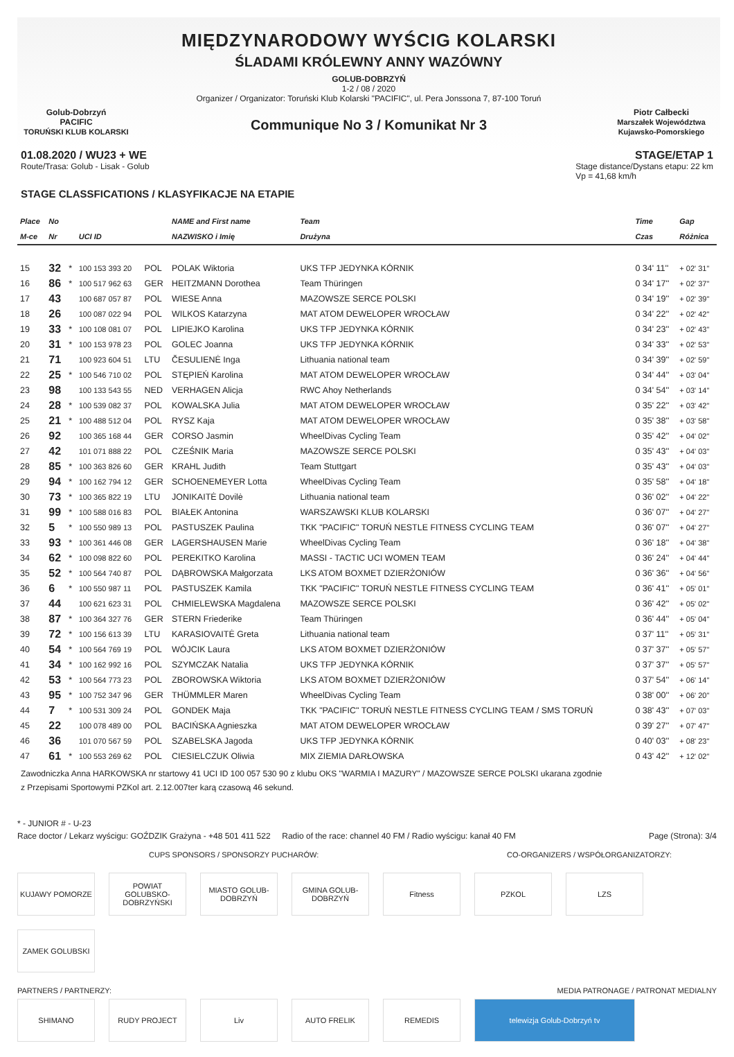Golub-Dobrzyń
PACIFIC
TORUŃSKI KLUB KOLARSKI
MIĘDZYNARODOWY WYŚCIG KOLARSKI
ŚLADAMI KRÓLEWNY ANNY WAZÓWNY
GOLUB-DOBRZYŃ
1-2 / 08 / 2020
Organizer / Organizator: Toruński Klub Kolarski "PACIFIC", ul. Pera Jonssona 7, 87-100 Toruń
Communique No 3 / Komunikat Nr 3
Piotr Całbecki
Marszałek Województwa Kujawsko-Pomorskiego
01.08.2020 / WU23 + WE STAGE/ETAP 1
Route/Trasa: Golub - Lisak - Golub Stage distance/Dystans etapu: 22 km
Vp = 41,68 km/h
STAGE CLASSFICATIONS / KLASYFIKACJE NA ETAPIE
| Place | No | | | | NAME and First name | Team | Time | Gap |
| --- | --- | --- | --- | --- | --- | --- | --- | --- |
| M-ce | Nr | | UCI ID | | NAZWISKO i Imię | Drużyna | Czas | Różnica |
| 15 | 32 | * | 100 153 393 20 | POL | POLAK Wiktoria | UKS TFP JEDYNKA KÓRNIK | 0 34' 11'' | + 02' 31'' |
| 16 | 86 | * | 100 517 962 63 | GER | HEITZMANN Dorothea | Team Thüringen | 0 34' 17'' | + 02' 37'' |
| 17 | 43 | | 100 687 057 87 | POL | WIESE Anna | MAZOWSZE SERCE POLSKI | 0 34' 19'' | + 02' 39'' |
| 18 | 26 | | 100 087 022 94 | POL | WILKOS Katarzyna | MAT ATOM DEWELOPER WROCŁAW | 0 34' 22'' | + 02' 42'' |
| 19 | 33 | * | 100 108 081 07 | POL | LIPIEJKO Karolina | UKS TFP JEDYNKA KÓRNIK | 0 34' 23'' | + 02' 43'' |
| 20 | 31 | * | 100 153 978 23 | POL | GOLEC Joanna | UKS TFP JEDYNKA KÓRNIK | 0 34' 33'' | + 02' 53'' |
| 21 | 71 | | 100 923 604 51 | LTU | ČESULIENĖ Inga | Lithuania national team | 0 34' 39'' | + 02' 59'' |
| 22 | 25 | * | 100 546 710 02 | POL | STĘPIEŃ Karolina | MAT ATOM DEWELOPER WROCŁAW | 0 34' 44'' | + 03' 04'' |
| 23 | 98 | | 100 133 543 55 | NED | VERHAGEN Alicja | RWC Ahoy Netherlands | 0 34' 54'' | + 03' 14'' |
| 24 | 28 | * | 100 539 082 37 | POL | KOWALSKA Julia | MAT ATOM DEWELOPER WROCŁAW | 0 35' 22'' | + 03' 42'' |
| 25 | 21 | * | 100 488 512 04 | POL | RYSZ Kaja | MAT ATOM DEWELOPER WROCŁAW | 0 35' 38'' | + 03' 58'' |
| 26 | 92 | | 100 365 168 44 | GER | CORSO Jasmin | WheelDivas Cycling Team | 0 35' 42'' | + 04' 02'' |
| 27 | 42 | | 101 071 888 22 | POL | CZEŚNIK Maria | MAZOWSZE SERCE POLSKI | 0 35' 43'' | + 04' 03'' |
| 28 | 85 | * | 100 363 826 60 | GER | KRAHL Judith | Team Stuttgart | 0 35' 43'' | + 04' 03'' |
| 29 | 94 | * | 100 162 794 12 | GER | SCHOENEMEYER Lotta | WheelDivas Cycling Team | 0 35' 58'' | + 04' 18'' |
| 30 | 73 | * | 100 365 822 19 | LTU | JONIKAITĖ Dovilė | Lithuania national team | 0 36' 02'' | + 04' 22'' |
| 31 | 99 | * | 100 588 016 83 | POL | BIAŁEK Antonina | WARSZAWSKI KLUB KOLARSKI | 0 36' 07'' | + 04' 27'' |
| 32 | 5 | * | 100 550 989 13 | POL | PASTUSZEK Paulina | TKK "PACIFIC" TORUŃ NESTLE FITNESS CYCLING TEAM | 0 36' 07'' | + 04' 27'' |
| 33 | 93 | * | 100 361 446 08 | GER | LAGERSHAUSEN Marie | WheelDivas Cycling Team | 0 36' 18'' | + 04' 38'' |
| 34 | 62 | * | 100 098 822 60 | POL | PEREKITKO Karolina | MASSI - TACTIC UCI WOMEN TEAM | 0 36' 24'' | + 04' 44'' |
| 35 | 52 | * | 100 564 740 87 | POL | DĄBROWSKA Małgorzata | LKS ATOM BOXMET DZIERŻONIÓW | 0 36' 36'' | + 04' 56'' |
| 36 | 6 | * | 100 550 987 11 | POL | PASTUSZEK Kamila | TKK "PACIFIC" TORUŃ NESTLE FITNESS CYCLING TEAM | 0 36' 41'' | + 05' 01'' |
| 37 | 44 | | 100 621 623 31 | POL | CHMIELEWSKA Magdalena | MAZOWSZE SERCE POLSKI | 0 36' 42'' | + 05' 02'' |
| 38 | 87 | * | 100 364 327 76 | GER | STERN Friederike | Team Thüringen | 0 36' 44'' | + 05' 04'' |
| 39 | 72 | * | 100 156 613 39 | LTU | KARASIOVAITĖ Greta | Lithuania national team | 0 37' 11'' | + 05' 31'' |
| 40 | 54 | * | 100 564 769 19 | POL | WÓJCIK Laura | LKS ATOM BOXMET DZIERŻONIÓW | 0 37' 37'' | + 05' 57'' |
| 41 | 34 | * | 100 162 992 16 | POL | SZYMCZAK Natalia | UKS TFP JEDYNKA KÓRNIK | 0 37' 37'' | + 05' 57'' |
| 42 | 53 | * | 100 564 773 23 | POL | ZBOROWSKA Wiktoria | LKS ATOM BOXMET DZIERŻONIÓW | 0 37' 54'' | + 06' 14'' |
| 43 | 95 | * | 100 752 347 96 | GER | THÜMMLER Maren | WheelDivas Cycling Team | 0 38' 00'' | + 06' 20'' |
| 44 | 7 | * | 100 531 309 24 | POL | GONDEK Maja | TKK "PACIFIC" TORUŃ NESTLE FITNESS CYCLING TEAM / SMS TORUŃ | 0 38' 43'' | + 07' 03'' |
| 45 | 22 | | 100 078 489 00 | POL | BACIŃSKA Agnieszka | MAT ATOM DEWELOPER WROCŁAW | 0 39' 27'' | + 07' 47'' |
| 46 | 36 | | 101 070 567 59 | POL | SZABELSKA Jagoda | UKS TFP JEDYNKA KÓRNIK | 0 40' 03'' | + 08' 23'' |
| 47 | 61 | * | 100 553 269 62 | POL | CIESIELCZUK Oliwia | MIX ZIEMIA DARŁOWSKA | 0 43' 42'' | + 12' 02'' |
Zawodniczka Anna HARKOWSKA nr startowy 41 UCI ID 100 057 530 90 z klubu OKS "WARMIA I MAZURY" / MAZOWSZE SERCE POLSKI ukarana zgodnie
z Przepisami Sportowymi PZKol art. 2.12.007ter karą czasową 46 sekund.
* - JUNIOR # - U-23
Race doctor / Lekarz wyścigu: GOŹDZIK Grażyna - +48 501 411 522 Radio of the race: channel 40 FM / Radio wyścigu: kanał 40 FM Page (Strona): 3/4
CUPS SPONSORS / SPONSORZY PUCHARÓW: CO-ORGANIZERS / WSPÓŁORGANIZATORZY:
KUJAWY POMORZE
POWIAT GOLUBSKO-DOBRZYŃSKI
MIASTO GOLUB-DOBRZYŃ
GMINA GOLUB-DOBRZYŃ
Fitness
PZKOL
LZS
ZAMEK GOLUBSKI
PARTNERS / PARTNERZY: MEDIA PATRONAGE / PATRONAT MEDIALNY
SHIMANO
RUDY PROJECT
Liv
AUTO FRELIK
REMEDIS
telewizja Golub-Dobrzyń tv